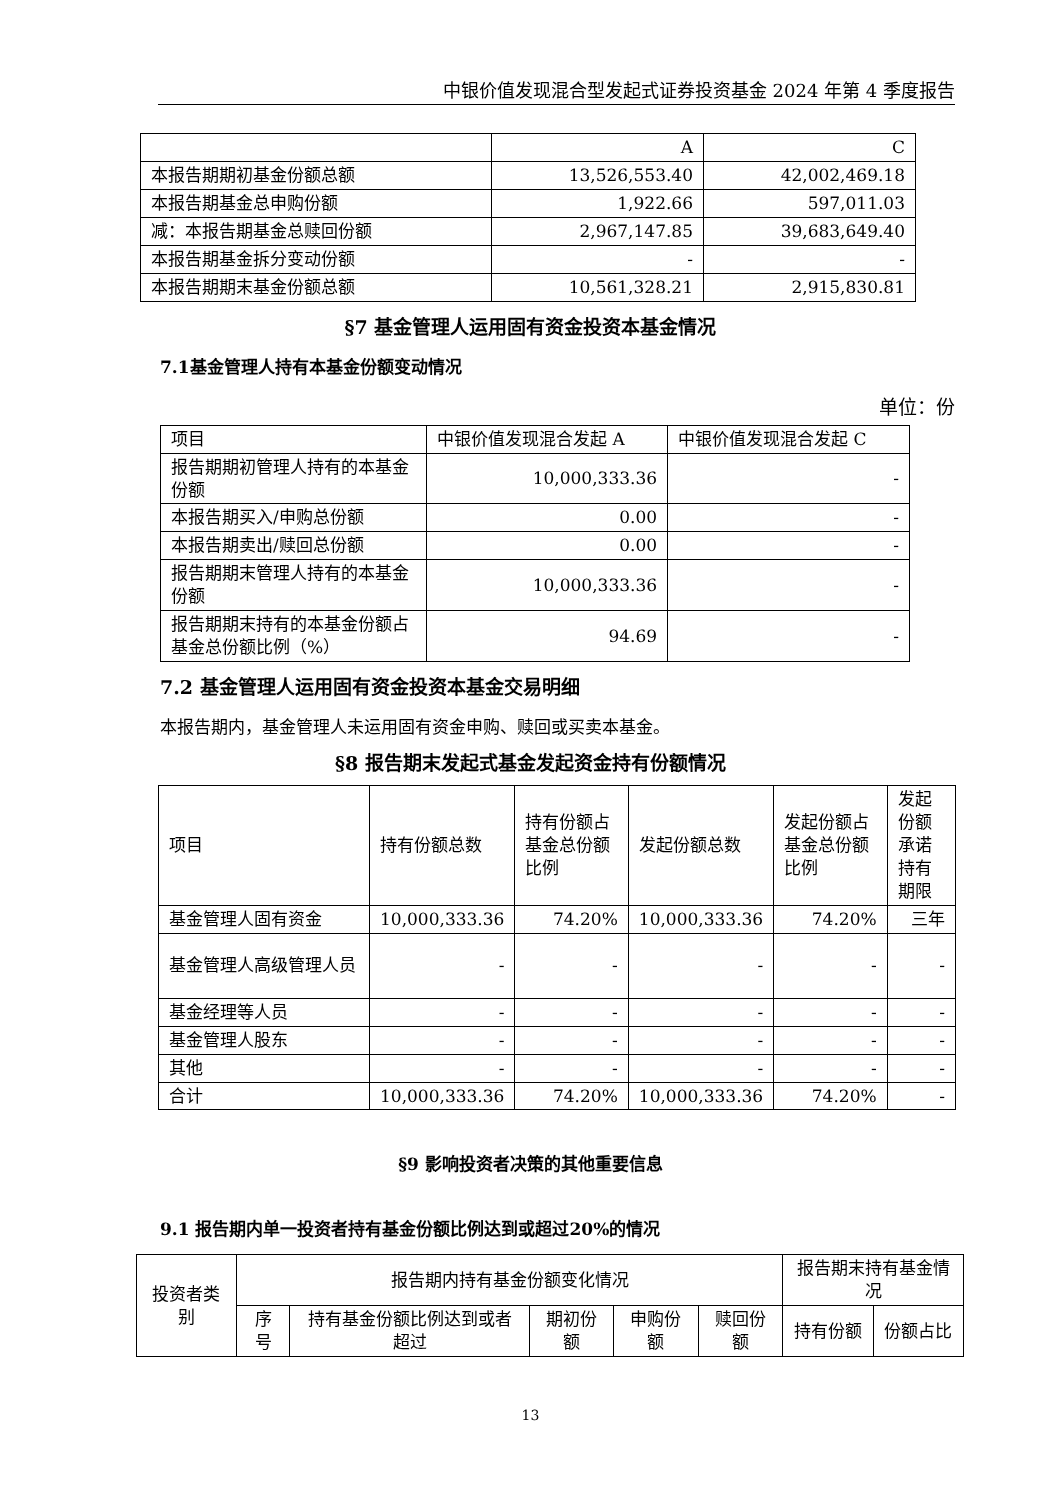中银价值发现混合型发起式证券投资基金 2024 年第 4 季度报告
| | A | C |
| 本报告期期初基金份额总额 | 13,526,553.40 | 42,002,469.18 |
| 本报告期基金总申购份额 | 1,922.66 | 597,011.03 |
| 减：本报告期基金总赎回份额 | 2,967,147.85 | 39,683,649.40 |
| 本报告期基金拆分变动份额 | - | - |
| 本报告期期末基金份额总额 | 10,561,328.21 | 2,915,830.81 |
§7 基金管理人运用固有资金投资本基金情况
7.1基金管理人持有本基金份额变动情况
单位：份
| 项目 | 中银价值发现混合发起 A | 中银价值发现混合发起 C |
| 报告期期初管理人持有的本基金份额 | 10,000,333.36 | - |
| 本报告期买入/申购总份额 | 0.00 | - |
| 本报告期卖出/赎回总份额 | 0.00 | - |
| 报告期期末管理人持有的本基金份额 | 10,000,333.36 | - |
| 报告期期末持有的本基金份额占基金总份额比例（%） | 94.69 | - |
7.2 基金管理人运用固有资金投资本基金交易明细
本报告期内，基金管理人未运用固有资金申购、赎回或买卖本基金。
§8 报告期末发起式基金发起资金持有份额情况
| 项目 | 持有份额总数 | 持有份额占基金总份额比例 | 发起份额总数 | 发起份额占基金总份额比例 | 发起份额承诺持有期限 |
| 基金管理人固有资金 | 10,000,333.36 | 74.20% | 10,000,333.36 | 74.20% | 三年 |
| 基金管理人高级管理人员 | - | - | - | - | - |
| 基金经理等人员 | - | - | - | - | - |
| 基金管理人股东 | - | - | - | - | - |
| 其他 | - | - | - | - | - |
| 合计 | 10,000,333.36 | 74.20% | 10,000,333.36 | 74.20% | - |
§9 影响投资者决策的其他重要信息
9.1 报告期内单一投资者持有基金份额比例达到或超过20%的情况
| 投资者类别 | 报告期内持有基金份额变化情况 | | | | | 报告期末持有基金情况 | |
| | 序号 | 持有基金份额比例达到或者超过 | 期初份额 | 申购份额 | 赎回份额 | 持有份额 | 份额占比 |
13